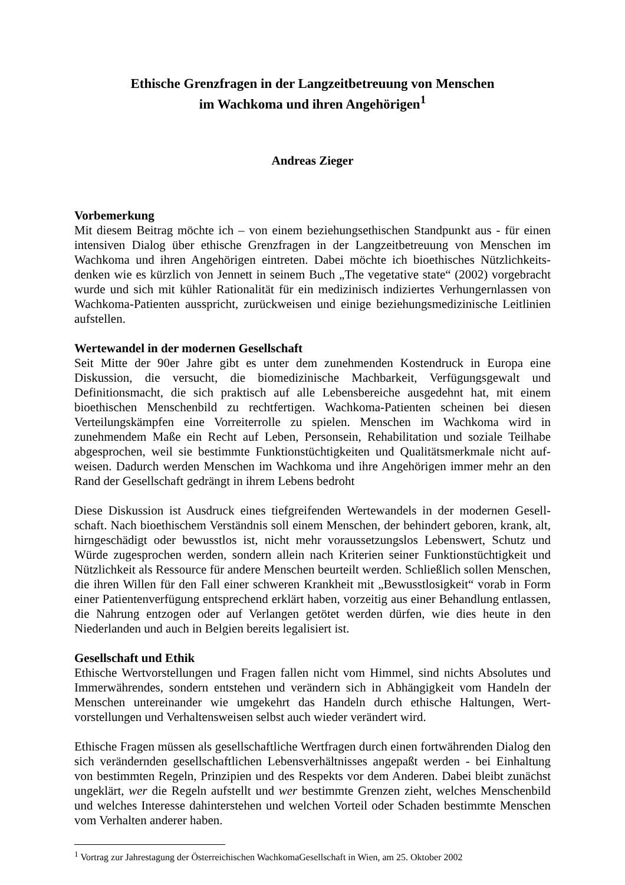Ethische Grenzfragen in der Langzeitbetreuung von Menschen
im Wachkoma und ihren Angehörigen<sup>1</sup>
Andreas Zieger
Vorbemerkung
Mit diesem Beitrag möchte ich – von einem beziehungsethischen Standpunkt aus - für einen intensiven Dialog über ethische Grenzfragen in der Langzeitbetreuung von Menschen im Wachkoma und ihren Angehörigen eintreten. Dabei möchte ich bioethisches Nützlichkeits-denken wie es kürzlich von Jennett in seinem Buch „The vegetative state“ (2002) vorgebracht wurde und sich mit kühler Rationalität für ein medizinisch indiziertes Verhungernlassen von Wachkoma-Patienten ausspricht, zurückweisen und einige beziehungsmedizinische Leitlinien aufstellen.
Wertewandel in der modernen Gesellschaft
Seit Mitte der 90er Jahre gibt es unter dem zunehmenden Kostendruck in Europa eine Diskussion, die versucht, die biomedizinische Machbarkeit, Verfügungsgewalt und Definitionsmacht, die sich praktisch auf alle Lebensbereiche ausgedehnt hat, mit einem bioethischen Menschenbild zu rechtfertigen. Wachkoma-Patienten scheinen bei diesen Verteilungskämpfen eine Vorreiterrolle zu spielen. Menschen im Wachkoma wird in zunehmendem Maße ein Recht auf Leben, Personsein, Rehabilitation und soziale Teilhabe abgesprochen, weil sie bestimmte Funktionstüchtigkeiten und Qualitätsmerkmale nicht auf-weisen. Dadurch werden Menschen im Wachkoma und ihre Angehörigen immer mehr an den Rand der Gesellschaft gedrängt in ihrem Lebens bedroht
Diese Diskussion ist Ausdruck eines tiefgreifenden Wertewandels in der modernen Gesell-schaft. Nach bioethischem Verständnis soll einem Menschen, der behindert geboren, krank, alt, hirngeschädigt oder bewusstlos ist, nicht mehr voraussetzungslos Lebenswert, Schutz und Würde zugesprochen werden, sondern allein nach Kriterien seiner Funktionstüchtigkeit und Nützlichkeit als Ressource für andere Menschen beurteilt werden. Schließlich sollen Menschen, die ihren Willen für den Fall einer schweren Krankheit mit „Bewusstlosigkeit“ vorab in Form einer Patientenverfügung entsprechend erklärt haben, vorzeitig aus einer Behandlung entlassen, die Nahrung entzogen oder auf Verlangen getötet werden dürfen, wie dies heute in den Niederlanden und auch in Belgien bereits legalisiert ist.
Gesellschaft und Ethik
Ethische Wertvorstellungen und Fragen fallen nicht vom Himmel, sind nichts Absolutes und Immerwährendes, sondern entstehen und verändern sich in Abhängigkeit vom Handeln der Menschen untereinander wie umgekehrt das Handeln durch ethische Haltungen, Wert-vorstellungen und Verhaltensweisen selbst auch wieder verändert wird.
Ethische Fragen müssen als gesellschaftliche Wertfragen durch einen fortwährenden Dialog den sich verändernden gesellschaftlichen Lebensverhältnisses angepaßt werden - bei Einhaltung von bestimmten Regeln, Prinzipien und des Respekts vor dem Anderen. Dabei bleibt zunächst ungeklärt, wer die Regeln aufstellt und wer bestimmte Grenzen zieht, welches Menschenbild und welches Interesse dahinterstehen und welchen Vorteil oder Schaden bestimmte Menschen vom Verhalten anderer haben.
<sup>1</sup> Vortrag zur Jahrestagung der Österreichischen WachkomaGesellschaft in Wien, am 25. Oktober 2002